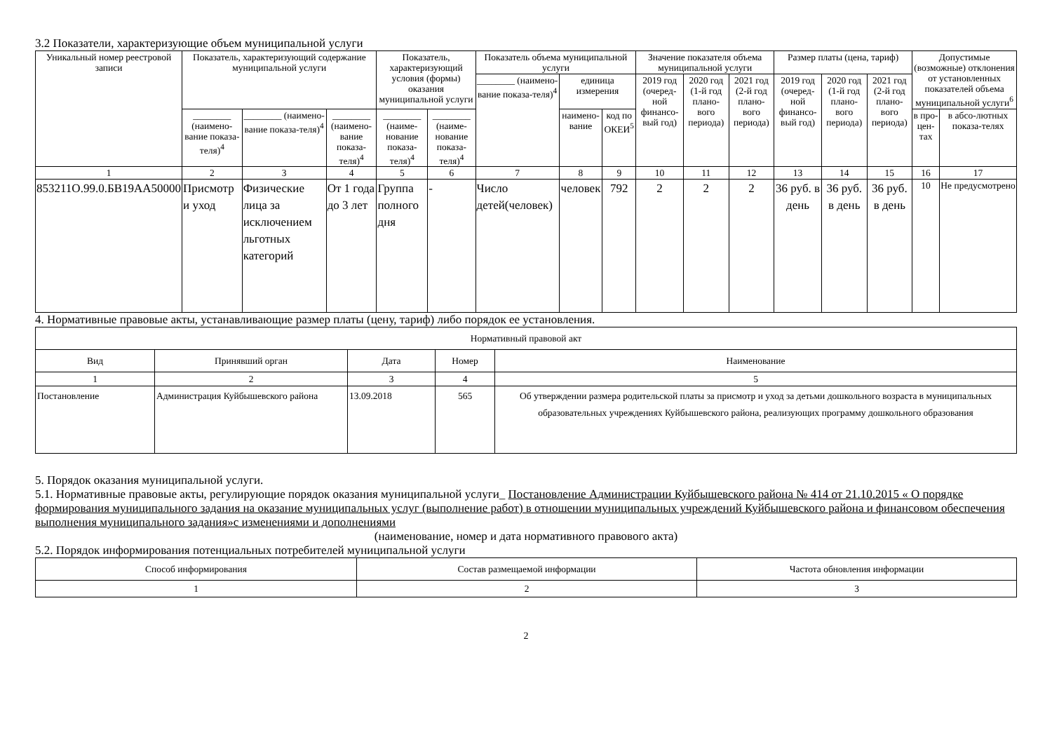3.2 Показатели, характеризующие объем муниципальной услуги
| Уникальный номер реестровой записи | Показатель, характеризующий содержание муниципальной услуги | | | Показатель, характеризующий условия (формы) оказания муниципальной услуги | | Показатель объема муниципальной услуги | | | Значение показателя объема муниципальной услуги | | | Размер платы (цена, тариф) | | | Допустимые (возможные) отклонения от установленных показателей объема муниципальной услуги<sup>6</sup> | |
| --- | --- | --- | --- | --- | --- | --- | --- | --- | --- | --- | --- | --- | --- | --- | --- | --- |
| | | | | | | ________ (наимено-вание показа-теля)<sup>4</sup> | единица измерения | | 2019 год (очеред-ной финансо-вый год) | 2020 год (1-й год плано-вого периода) | 2021 год (2-й год плано-вого периода) | 2019 год (очеред-ной финансо-вый год) | 2020 год (1-й год плано-вого периода) | 2021 год (2-й год плано-вого периода) | | |
| | ________ (наимено-вание показа-теля)<sup>4</sup> | ________ (наимено-вание показа-теля)<sup>4</sup> | ________ (наимено-вание показа-теля)<sup>4</sup> | ________ (наиме-нование показа-теля)<sup>4</sup> | ________ (наиме-нование показа-теля)<sup>4</sup> | | наимено-вание | код по ОКЕИ<sup>5</sup> | | | | | | | в про-цен-тах | в абсо-лютных показа-телях |
| 1 | 2 | 3 | 4 | 5 | 6 | 7 | 8 | 9 | 10 | 11 | 12 | 13 | 14 | 15 | 16 | 17 |
| 853211О.99.0.БВ19АА50000 | Присмотр и уход | Физические лица за исключением льготных категорий | От 1 года до 3 лет | Группа полного дня | - | Число детей(человек) | человек | 792 | 2 | 2 | 2 | 36 руб. в день | 36 руб. в день | 36 руб. в день | 10 | Не предусмотрено |
4. Нормативные правовые акты, устанавливающие размер платы (цену, тариф) либо порядок ее установления.
| Нормативный правовой акт | | | | |
| --- | --- | --- | --- | --- |
| Вид | Принявший орган | Дата | Номер | Наименование |
| 1 | 2 | 3 | 4 | 5 |
| Постановление | Администрация Куйбышевского района | 13.09.2018 | 565 | Об утверждении размера родительской платы за присмотр и уход за детьми дошкольного возраста в муниципальных образовательных учреждениях Куйбышевского района, реализующих программу дошкольного образования |
5. Порядок оказания муниципальной услуги.
5.1. Нормативные правовые акты, регулирующие порядок оказания муниципальной услуги_ Постановление Администрации Куйбышевского района № 414 от 21.10.2015 « О порядке формирования муниципального задания на оказание муниципальных услуг (выполнение работ) в отношении муниципальных учреждений Куйбышевского района и финансовом обеспечения выполнения муниципального задания»с изменениями и дополнениями
(наименование, номер и дата нормативного правового акта)
5.2. Порядок информирования потенциальных потребителей муниципальной услуги
| Способ информирования | Состав размещаемой информации | Частота обновления информации |
| --- | --- | --- |
| 1 | 2 | 3 |
2